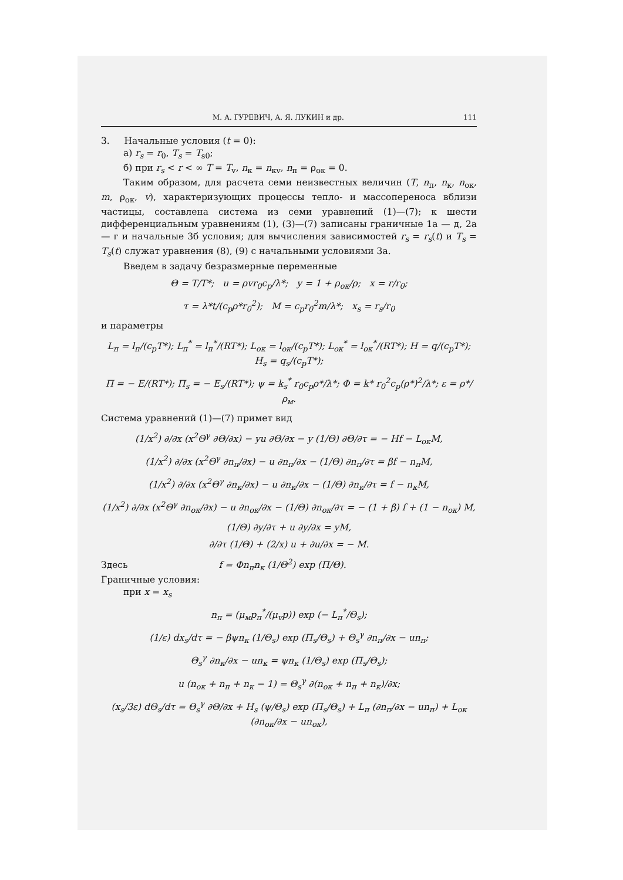М. А. ГУРЕВИЧ, А. Я. ЛУКИН и др. 111
3. Начальные условия (t = 0):
а) r<sub>s</sub> = r<sub>0</sub>, T<sub>s</sub> = T<sub>s0</sub>;
б) при r<sub>s</sub> < r < ∞ T = T<sub>v</sub>, n<sub>к</sub> = n<sub>кv</sub>, n<sub>п</sub> = ρ<sub>ок</sub> = 0.
Таким образом, для расчета семи неизвестных величин (T, n<sub>п</sub>, n<sub>к</sub>, n<sub>ок</sub>, m, ρ<sub>ок</sub>, v), характеризующих процессы тепло- и массопереноса вблизи частицы, составлена система из семи уравнений (1)—(7); к шести дифференциальным уравнениям (1), (3)—(7) записаны граничные 1а — д, 2а — г и начальные 3б условия; для вычисления зависимостей r<sub>s</sub> = r<sub>s</sub>(t) и T<sub>s</sub> = T<sub>s</sub>(t) служат уравнения (8), (9) с начальными условиями 3а.
Введем в задачу безразмерные переменные
Θ = T/T*; u = ρvr<sub>0</sub>c<sub>p</sub>/λ*; y = 1 + ρ<sub>ок</sub>/ρ; x = r/r<sub>0</sub>;
τ = λ*t/(c<sub>p</sub>ρ*r<sub>0</sub><sup>2</sup>); M = c<sub>p</sub>r<sub>0</sub><sup>2</sup>m/λ*; x<sub>s</sub> = r<sub>s</sub>/r<sub>0</sub>
и параметры
L<sub>п</sub> = l<sub>п</sub>/(c<sub>p</sub>T*); L<sub>п</sub><sup>*</sup> = l<sub>п</sub><sup>*</sup>/(RT*); L<sub>ок</sub> = l<sub>ок</sub>/(c<sub>p</sub>T*); L<sub>ок</sub><sup>*</sup> = l<sub>ок</sub><sup>*</sup>/(RT*); H = q/(c<sub>p</sub>T*); H<sub>s</sub> = q<sub>s</sub>/(c<sub>p</sub>T*);
Π = − E/(RT*); Π<sub>s</sub> = − E<sub>s</sub>/(RT*); ψ = k<sub>s</sub><sup>*</sup> r<sub>0</sub>c<sub>p</sub>ρ*/λ*; Φ = k* r<sub>0</sub><sup>2</sup>c<sub>p</sub>(ρ*)<sup>2</sup>/λ*; ε = ρ*/ρ<sub>м</sub>.
Система уравнений (1)—(7) примет вид
(1/x<sup>2</sup>) ∂/∂x (x<sup>2</sup>Θ<sup>γ</sup> ∂Θ/∂x) − yu ∂Θ/∂x − y (1/Θ) ∂Θ/∂τ = − Hf − L<sub>ок</sub>M,
(1/x<sup>2</sup>) ∂/∂x (x<sup>2</sup>Θ<sup>γ</sup> ∂n<sub>п</sub>/∂x) − u ∂n<sub>п</sub>/∂x − (1/Θ) ∂n<sub>п</sub>/∂τ = βf − n<sub>п</sub>M,
(1/x<sup>2</sup>) ∂/∂x (x<sup>2</sup>Θ<sup>γ</sup> ∂n<sub>к</sub>/∂x) − u ∂n<sub>к</sub>/∂x − (1/Θ) ∂n<sub>к</sub>/∂τ = f − n<sub>к</sub>M,
(1/x<sup>2</sup>) ∂/∂x (x<sup>2</sup>Θ<sup>γ</sup> ∂n<sub>ок</sub>/∂x) − u ∂n<sub>ок</sub>/∂x − (1/Θ) ∂n<sub>ок</sub>/∂τ = − (1 + β) f + (1 − n<sub>ок</sub>) M,
(1/Θ) ∂y/∂τ + u ∂y/∂x = yM,
∂/∂τ (1/Θ) + (2/x) u + ∂u/∂x = − M.
Здесь f = Φn<sub>п</sub>n<sub>к</sub> (1/Θ<sup>2</sup>) exp (Π/Θ).
Граничные условия:
при x = x<sub>s</sub>
n<sub>п</sub> = (μ<sub>м</sub>p<sub>п</sub><sup>*</sup>/(μ<sub>v</sub>p)) exp (− L<sub>п</sub><sup>*</sup>/Θ<sub>s</sub>);
(1/ε) dx<sub>s</sub>/dτ = − βψn<sub>к</sub> (1/Θ<sub>s</sub>) exp (Π<sub>s</sub>/Θ<sub>s</sub>) + Θ<sub>s</sub><sup>γ</sup> ∂n<sub>п</sub>/∂x − un<sub>п</sub>;
Θ<sub>s</sub><sup>γ</sup> ∂n<sub>к</sub>/∂x − un<sub>к</sub> = ψn<sub>к</sub> (1/Θ<sub>s</sub>) exp (Π<sub>s</sub>/Θ<sub>s</sub>);
u (n<sub>ок</sub> + n<sub>п</sub> + n<sub>к</sub> − 1) = Θ<sub>s</sub><sup>γ</sup> ∂(n<sub>ок</sub> + n<sub>п</sub> + n<sub>к</sub>)/∂x;
(x<sub>s</sub>/3ε) dΘ<sub>s</sub>/dτ = Θ<sub>s</sub><sup>γ</sup> ∂Θ/∂x + H<sub>s</sub> (ψ/Θ<sub>s</sub>) exp (Π<sub>s</sub>/Θ<sub>s</sub>) + L<sub>п</sub> (∂n<sub>п</sub>/∂x − un<sub>п</sub>) + L<sub>ок</sub> (∂n<sub>ок</sub>/∂x − un<sub>ок</sub>),